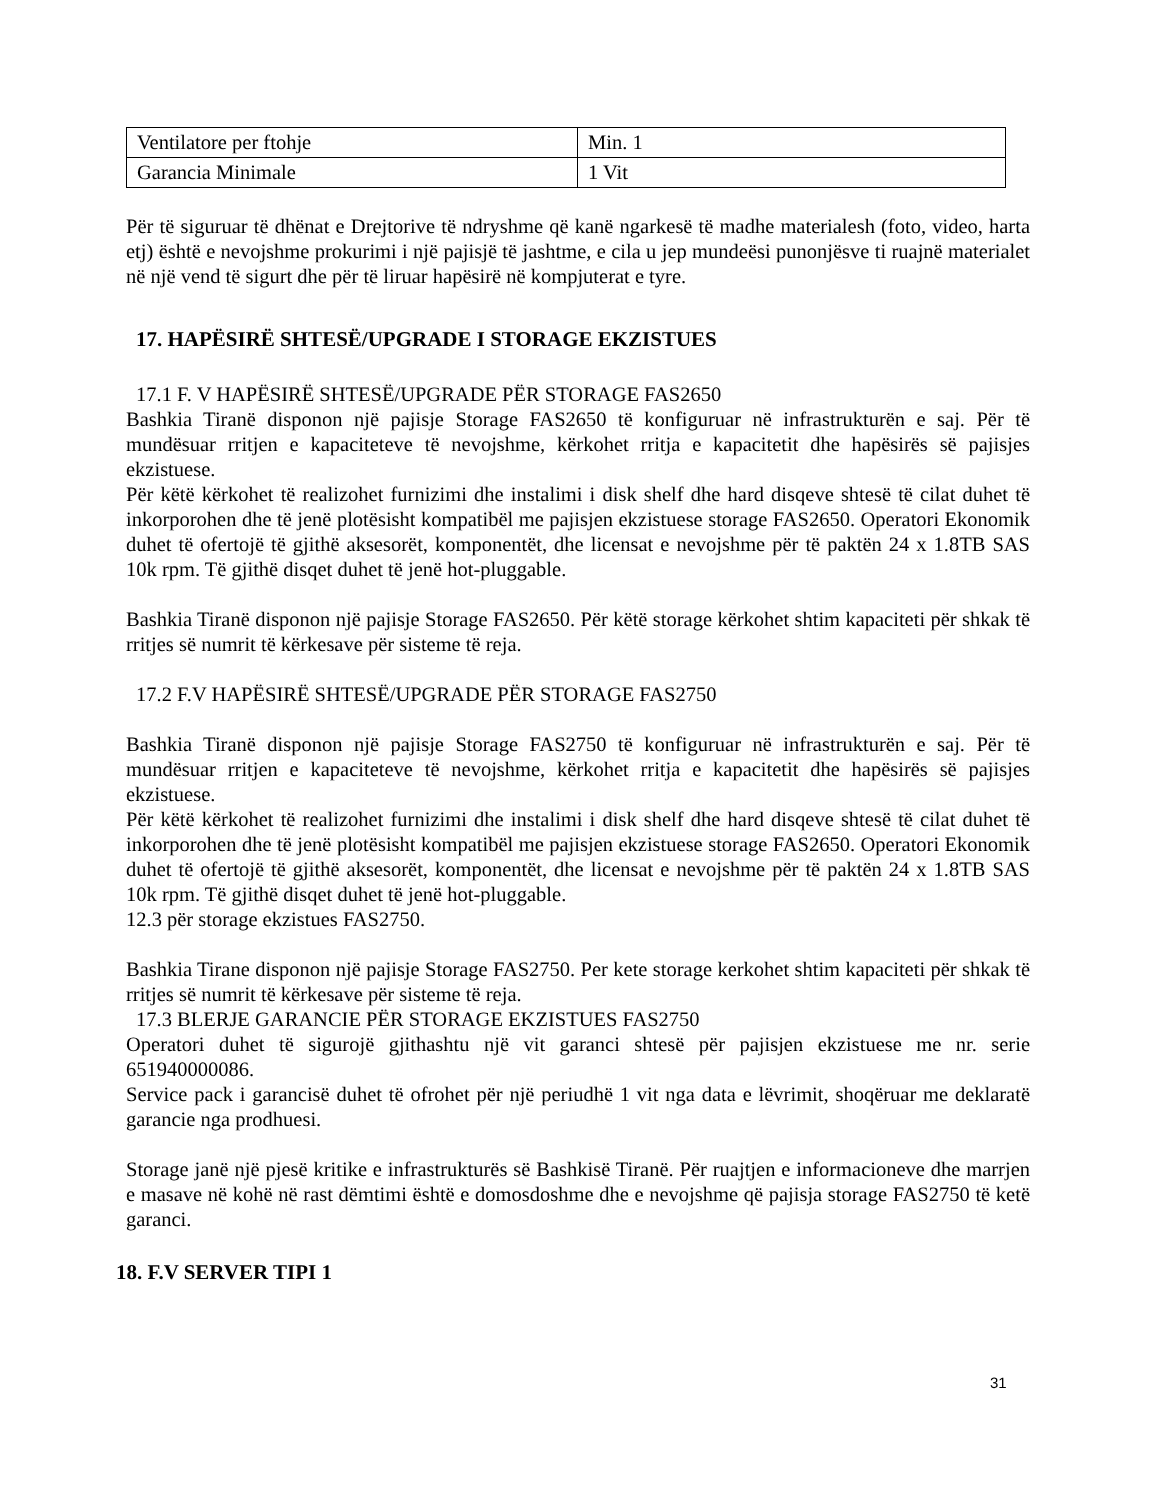| Ventilatore per ftohje | Min. 1 |
| Garancia Minimale | 1 Vit |
Për të siguruar të dhënat e Drejtorive të ndryshme që kanë ngarkesë të madhe materialesh (foto, video, harta etj) është e nevojshme prokurimi i një pajisjë të jashtme, e cila u jep mundeësi punonjësve ti ruajnë materialet në një vend të sigurt dhe për të liruar hapësirë në kompjuterat e tyre.
17. HAPËSIRË SHTESË/UPGRADE I STORAGE EKZISTUES
17.1 F. V HAPËSIRË SHTESË/UPGRADE PËR STORAGE FAS2650
Bashkia Tiranë disponon një pajisje Storage FAS2650 të konfiguruar në infrastrukturën e saj. Për të mundësuar rritjen e kapaciteteve të nevojshme, kërkohet rritja e kapacitetit dhe hapësirës së pajisjes ekzistuese.
Për këtë kërkohet të realizohet furnizimi dhe instalimi i disk shelf dhe hard disqeve shtesë të cilat duhet të inkorporohen dhe të jenë plotësisht kompatibël me pajisjen ekzistuese storage FAS2650. Operatori Ekonomik duhet të ofertojë të gjithë aksesorët, komponentët, dhe licensat e nevojshme për të paktën 24 x 1.8TB SAS 10k rpm. Të gjithë disqet duhet të jenë hot-pluggable.
Bashkia Tiranë disponon një pajisje Storage FAS2650. Për këtë storage kërkohet shtim kapaciteti për shkak të rritjes së numrit të kërkesave për sisteme të reja.
17.2 F.V HAPËSIRË SHTESË/UPGRADE PËR STORAGE FAS2750
Bashkia Tiranë disponon një pajisje Storage FAS2750 të konfiguruar në infrastrukturën e saj. Për të mundësuar rritjen e kapaciteteve të nevojshme, kërkohet rritja e kapacitetit dhe hapësirës së pajisjes ekzistuese.
Për këtë kërkohet të realizohet furnizimi dhe instalimi i disk shelf dhe hard disqeve shtesë të cilat duhet të inkorporohen dhe të jenë plotësisht kompatibël me pajisjen ekzistuese storage FAS2650. Operatori Ekonomik duhet të ofertojë të gjithë aksesorët, komponentët, dhe licensat e nevojshme për të paktën 24 x 1.8TB SAS 10k rpm. Të gjithë disqet duhet të jenë hot-pluggable.
12.3 për storage ekzistues FAS2750.
Bashkia Tirane disponon një pajisje Storage FAS2750. Per kete storage kerkohet shtim kapaciteti për shkak të rritjes së numrit të kërkesave për sisteme të reja.
17.3 BLERJE GARANCIE PËR STORAGE EKZISTUES FAS2750
Operatori duhet të sigurojë gjithashtu një vit garanci shtesë për pajisjen ekzistuese me nr. serie 651940000086.
Service pack i garancisë duhet të ofrohet për një periudhë 1 vit nga data e lëvrimit, shoqëruar me deklaratë garancie nga prodhuesi.
Storage janë një pjesë kritike e infrastrukturës së Bashkisë Tiranë. Për ruajtjen e informacioneve dhe marrjen e masave në kohë në rast dëmtimi është e domosdoshme dhe e nevojshme që pajisja storage FAS2750 të ketë garanci.
18. F.V SERVER TIPI 1
31